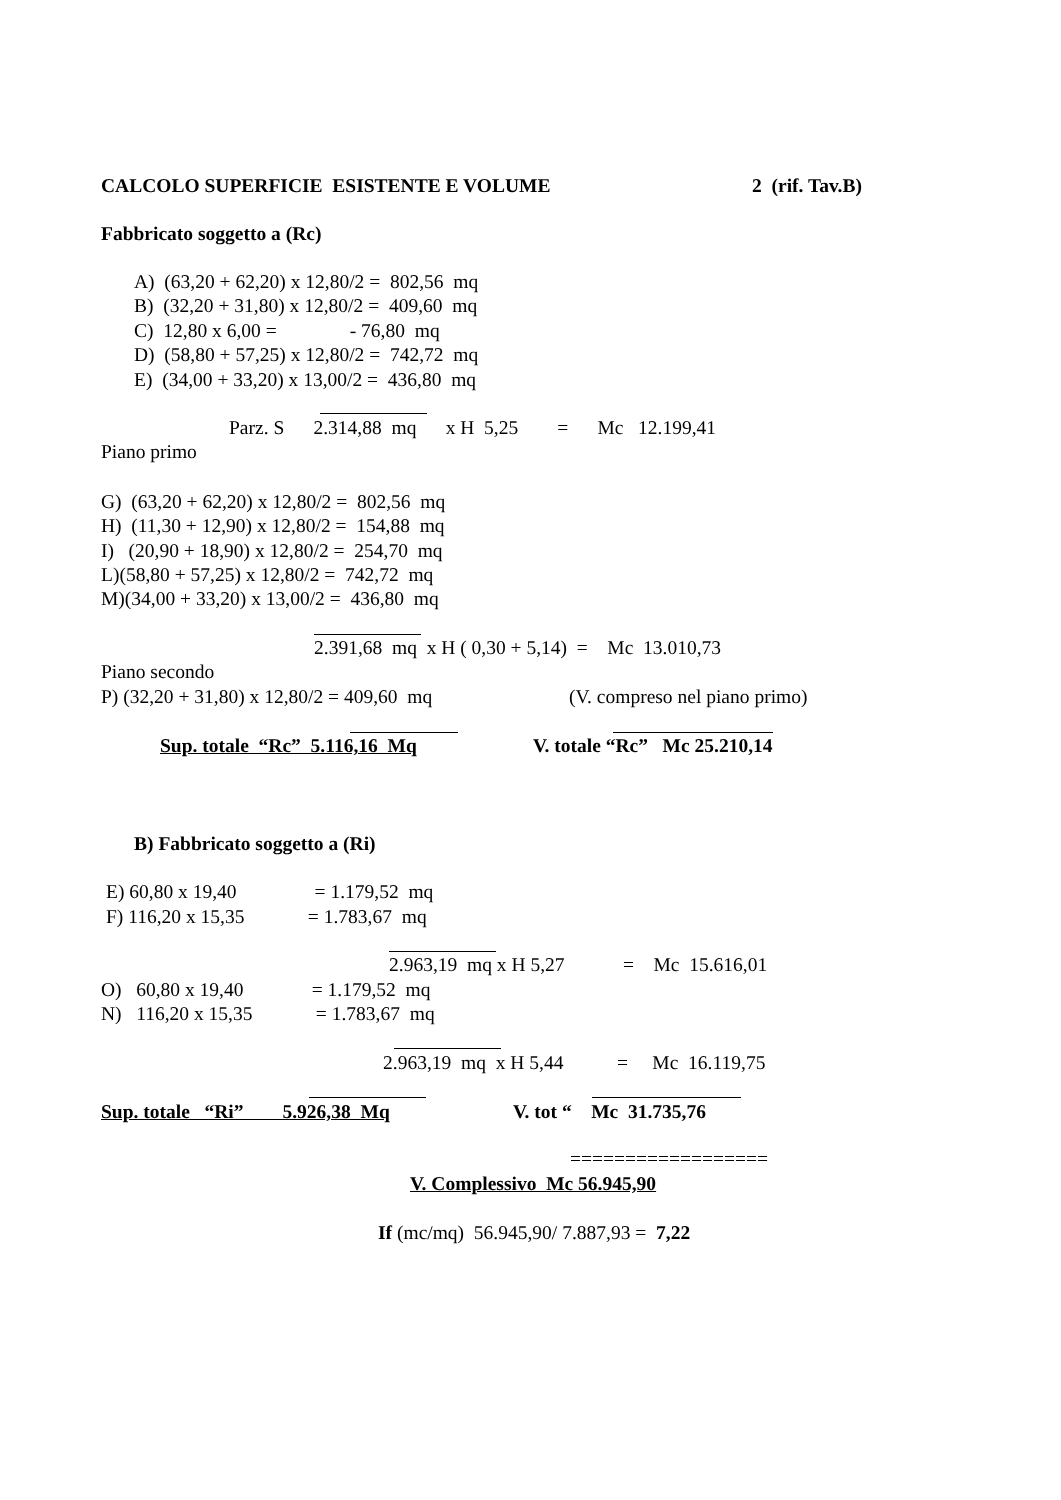CALCOLO SUPERFICIE ESISTENTE E VOLUME
2 (rif. Tav.B)
Fabbricato soggetto a (Rc)
A) (63,20 + 62,20) x 12,80/2 = 802,56 mq
B) (32,20 + 31,80) x 12,80/2 = 409,60 mq
C) 12,80 x 6,00 = - 76,80 mq
D) (58,80 + 57,25) x 12,80/2 = 742,72 mq
E) (34,00 + 33,20) x 13,00/2 = 436,80 mq
Parz. S 2.314,88 mq x H 5,25 = Mc 12.199,41
Piano primo
G) (63,20 + 62,20) x 12,80/2 = 802,56 mq
H) (11,30 + 12,90) x 12,80/2 = 154,88 mq
I) (20,90 + 18,90) x 12,80/2 = 254,70 mq
L)(58,80 + 57,25) x 12,80/2 = 742,72 mq
M)(34,00 + 33,20) x 13,00/2 = 436,80 mq
2.391,68 mq x H ( 0,30 + 5,14) = Mc 13.010,73
Piano secondo
P) (32,20 + 31,80) x 12,80/2 = 409,60 mq
(V. compreso nel piano primo)
Sup. totale “Rc” 5.116,16 Mq
V. totale “Rc” Mc 25.210,14
B) Fabbricato soggetto a (Ri)
E) 60,80 x 19,40 = 1.179,52 mq
F) 116,20 x 15,35 = 1.783,67 mq
2.963,19 mq x H 5,27 = Mc 15.616,01
O) 60,80 x 19,40 = 1.179,52 mq
N) 116,20 x 15,35 = 1.783,67 mq
2.963,19 mq x H 5,44 = Mc 16.119,75
Sup. totale “Ri” 5.926,38 Mq
V. tot “ Mc 31.735,76
==================
V. Complessivo Mc 56.945,90
If (mc/mq) 56.945,90/ 7.887,93 = 7,22